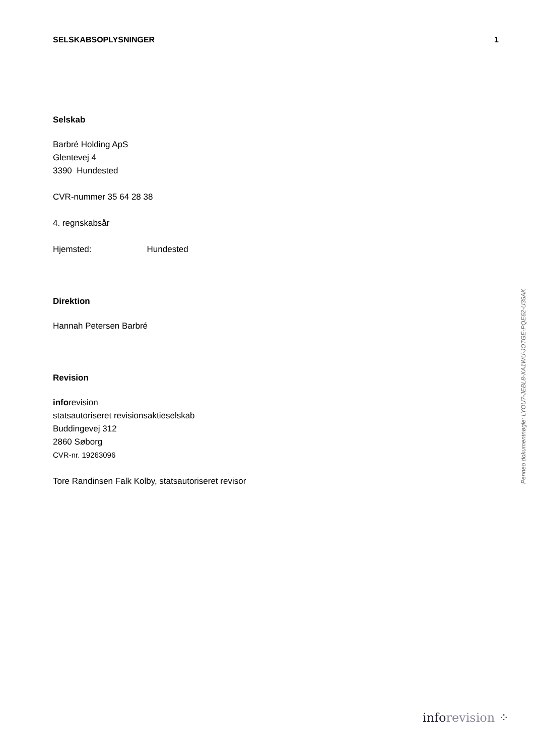SELSKABSOPLYSNINGER 1
Selskab
Barbré Holding ApS
Glentevej 4
3390 Hundested
CVR-nummer 35 64 28 38
4. regnskabsår
Hjemsted: Hundested
Direktion
Hannah Petersen Barbré
Revision
inforevision
statsautoriseret revisionsaktieselskab
Buddingevej 312
2860 Søborg
CVR-nr. 19263096
Tore Randinsen Falk Kolby, statsautoriseret revisor
Penneo dokumentnøgle: LYOU7-JEBL8-XA1WU-JOTGE-PQE62-U35AK
inforevision ⁘